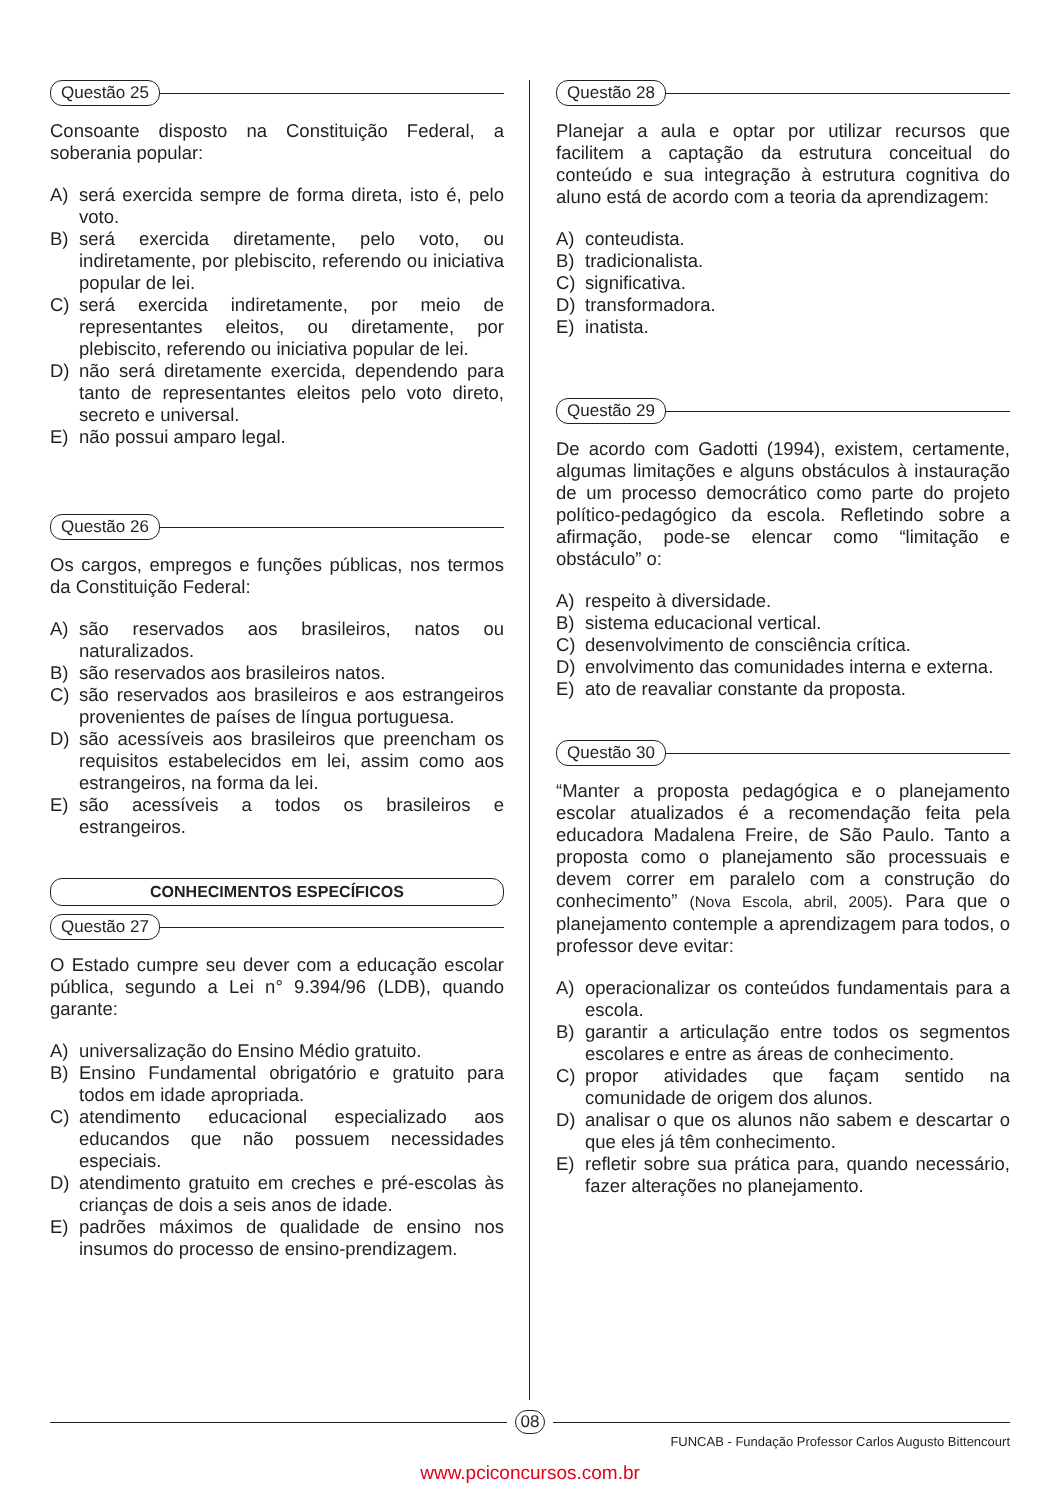Questão 25
Consoante disposto na Constituição Federal, a soberania popular:
A) será exercida sempre de forma direta, isto é, pelo voto.
B) será exercida diretamente, pelo voto, ou indiretamente, por plebiscito, referendo ou iniciativa popular de lei.
C) será exercida indiretamente, por meio de representantes eleitos, ou diretamente, por plebiscito, referendo ou iniciativa popular de lei.
D) não será diretamente exercida, dependendo para tanto de representantes eleitos pelo voto direto, secreto e universal.
E) não possui amparo legal.
Questão 26
Os cargos, empregos e funções públicas, nos termos da Constituição Federal:
A) são reservados aos brasileiros, natos ou naturalizados.
B) são reservados aos brasileiros natos.
C) são reservados aos brasileiros e aos estrangeiros provenientes de países de língua portuguesa.
D) são acessíveis aos brasileiros que preencham os requisitos estabelecidos em lei, assim como aos estrangeiros, na forma da lei.
E) são acessíveis a todos os brasileiros e estrangeiros.
CONHECIMENTOS ESPECÍFICOS
Questão 27
O Estado cumpre seu dever com a educação escolar pública, segundo a Lei n° 9.394/96 (LDB), quando garante:
A) universalização do Ensino Médio gratuito.
B) Ensino Fundamental obrigatório e gratuito para todos em idade apropriada.
C) atendimento educacional especializado aos educandos que não possuem necessidades especiais.
D) atendimento gratuito em creches e pré-escolas às crianças de dois a seis anos de idade.
E) padrões máximos de qualidade de ensino nos insumos do processo de ensino-prendizagem.
Questão 28
Planejar a aula e optar por utilizar recursos que facilitem a captação da estrutura conceitual do conteúdo e sua integração à estrutura cognitiva do aluno está de acordo com a teoria da aprendizagem:
A) conteudista.
B) tradicionalista.
C) significativa.
D) transformadora.
E) inatista.
Questão 29
De acordo com Gadotti (1994), existem, certamente, algumas limitações e alguns obstáculos à instauração de um processo democrático como parte do projeto político-pedagógico da escola. Refletindo sobre a afirmação, pode-se elencar como “limitação e obstáculo” o:
A) respeito à diversidade.
B) sistema educacional vertical.
C) desenvolvimento de consciência crítica.
D) envolvimento das comunidades interna e externa.
E) ato de reavaliar constante da proposta.
Questão 30
“Manter a proposta pedagógica e o planejamento escolar atualizados é a recomendação feita pela educadora Madalena Freire, de São Paulo. Tanto a proposta como o planejamento são processuais e devem correr em paralelo com a construção do conhecimento” (Nova Escola, abril, 2005). Para que o planejamento contemple a aprendizagem para todos, o professor deve evitar:
A) operacionalizar os conteúdos fundamentais para a escola.
B) garantir a articulação entre todos os segmentos escolares e entre as áreas de conhecimento.
C) propor atividades que façam sentido na comunidade de origem dos alunos.
D) analisar o que os alunos não sabem e descartar o que eles já têm conhecimento.
E) refletir sobre sua prática para, quando necessário, fazer alterações no planejamento.
08
FUNCAB - Fundação Professor Carlos Augusto Bittencourt
www.pciconcursos.com.br